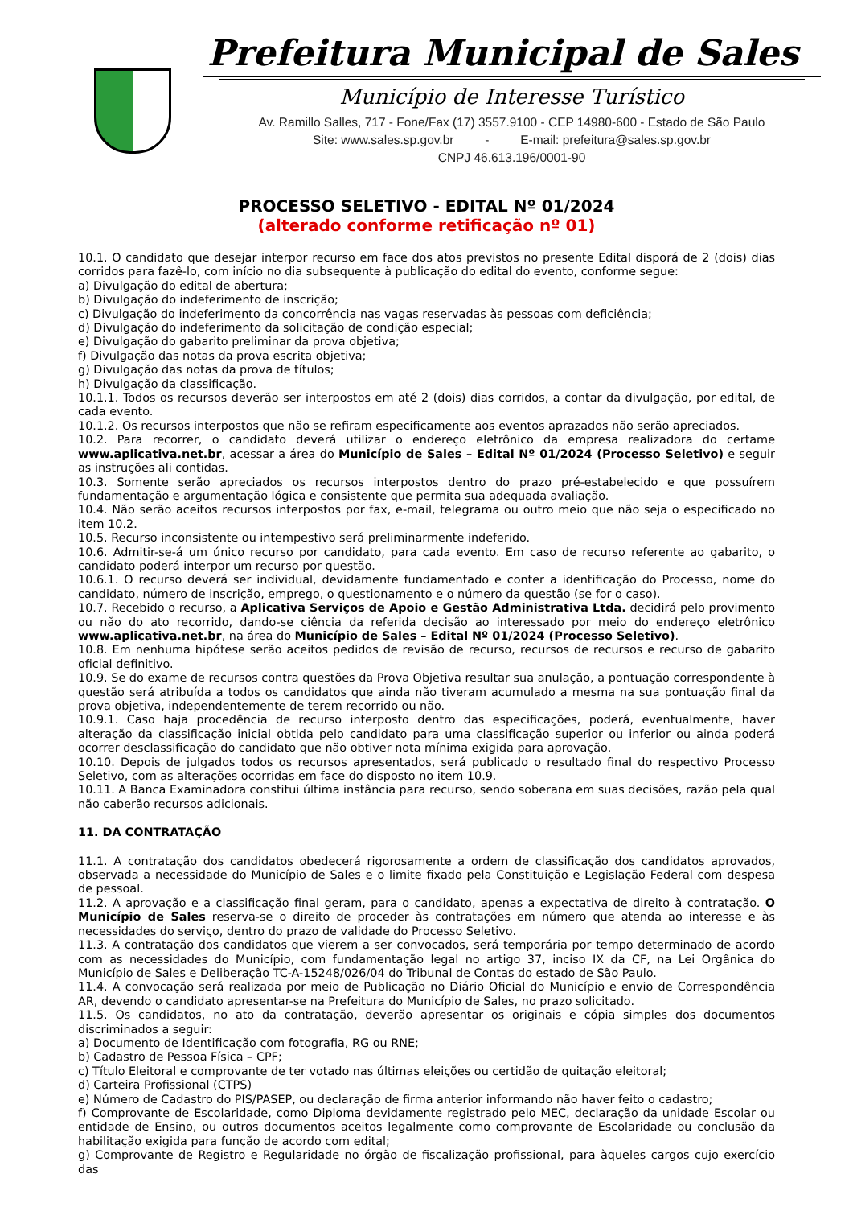Prefeitura Municipal de Sales
Município de Interesse Turístico
Av. Ramillo Salles, 717 - Fone/Fax (17) 3557.9100 - CEP 14980-600 - Estado de São Paulo
Site: www.sales.sp.gov.br - E-mail: prefeitura@sales.sp.gov.br
CNPJ 46.613.196/0001-90
PROCESSO SELETIVO - EDITAL Nº 01/2024
(alterado conforme retificação nº 01)
10.1. O candidato que desejar interpor recurso em face dos atos previstos no presente Edital disporá de 2 (dois) dias corridos para fazê-lo, com início no dia subsequente à publicação do edital do evento, conforme segue:
a) Divulgação do edital de abertura;
b) Divulgação do indeferimento de inscrição;
c) Divulgação do indeferimento da concorrência nas vagas reservadas às pessoas com deficiência;
d) Divulgação do indeferimento da solicitação de condição especial;
e) Divulgação do gabarito preliminar da prova objetiva;
f) Divulgação das notas da prova escrita objetiva;
g) Divulgação das notas da prova de títulos;
h) Divulgação da classificação.
10.1.1. Todos os recursos deverão ser interpostos em até 2 (dois) dias corridos, a contar da divulgação, por edital, de cada evento.
10.1.2. Os recursos interpostos que não se refiram especificamente aos eventos aprazados não serão apreciados.
10.2. Para recorrer, o candidato deverá utilizar o endereço eletrônico da empresa realizadora do certame www.aplicativa.net.br, acessar a área do Município de Sales – Edital Nº 01/2024 (Processo Seletivo) e seguir as instruções ali contidas.
10.3. Somente serão apreciados os recursos interpostos dentro do prazo pré-estabelecido e que possuírem fundamentação e argumentação lógica e consistente que permita sua adequada avaliação.
10.4. Não serão aceitos recursos interpostos por fax, e-mail, telegrama ou outro meio que não seja o especificado no item 10.2.
10.5. Recurso inconsistente ou intempestivo será preliminarmente indeferido.
10.6. Admitir-se-á um único recurso por candidato, para cada evento. Em caso de recurso referente ao gabarito, o candidato poderá interpor um recurso por questão.
10.6.1. O recurso deverá ser individual, devidamente fundamentado e conter a identificação do Processo, nome do candidato, número de inscrição, emprego, o questionamento e o número da questão (se for o caso).
10.7. Recebido o recurso, a Aplicativa Serviços de Apoio e Gestão Administrativa Ltda. decidirá pelo provimento ou não do ato recorrido, dando-se ciência da referida decisão ao interessado por meio do endereço eletrônico www.aplicativa.net.br, na área do Município de Sales – Edital Nº 01/2024 (Processo Seletivo).
10.8. Em nenhuma hipótese serão aceitos pedidos de revisão de recurso, recursos de recursos e recurso de gabarito oficial definitivo.
10.9. Se do exame de recursos contra questões da Prova Objetiva resultar sua anulação, a pontuação correspondente à questão será atribuída a todos os candidatos que ainda não tiveram acumulado a mesma na sua pontuação final da prova objetiva, independentemente de terem recorrido ou não.
10.9.1. Caso haja procedência de recurso interposto dentro das especificações, poderá, eventualmente, haver alteração da classificação inicial obtida pelo candidato para uma classificação superior ou inferior ou ainda poderá ocorrer desclassificação do candidato que não obtiver nota mínima exigida para aprovação.
10.10. Depois de julgados todos os recursos apresentados, será publicado o resultado final do respectivo Processo Seletivo, com as alterações ocorridas em face do disposto no item 10.9.
10.11. A Banca Examinadora constitui última instância para recurso, sendo soberana em suas decisões, razão pela qual não caberão recursos adicionais.
11. DA CONTRATAÇÃO
11.1. A contratação dos candidatos obedecerá rigorosamente a ordem de classificação dos candidatos aprovados, observada a necessidade do Município de Sales e o limite fixado pela Constituição e Legislação Federal com despesa de pessoal.
11.2. A aprovação e a classificação final geram, para o candidato, apenas a expectativa de direito à contratação. O Município de Sales reserva-se o direito de proceder às contratações em número que atenda ao interesse e às necessidades do serviço, dentro do prazo de validade do Processo Seletivo.
11.3. A contratação dos candidatos que vierem a ser convocados, será temporária por tempo determinado de acordo com as necessidades do Município, com fundamentação legal no artigo 37, inciso IX da CF, na Lei Orgânica do Município de Sales e Deliberação TC-A-15248/026/04 do Tribunal de Contas do estado de São Paulo.
11.4. A convocação será realizada por meio de Publicação no Diário Oficial do Município e envio de Correspondência AR, devendo o candidato apresentar-se na Prefeitura do Município de Sales, no prazo solicitado.
11.5. Os candidatos, no ato da contratação, deverão apresentar os originais e cópia simples dos documentos discriminados a seguir:
a) Documento de Identificação com fotografia, RG ou RNE;
b) Cadastro de Pessoa Física – CPF;
c) Título Eleitoral e comprovante de ter votado nas últimas eleições ou certidão de quitação eleitoral;
d) Carteira Profissional (CTPS)
e) Número de Cadastro do PIS/PASEP, ou declaração de firma anterior informando não haver feito o cadastro;
f) Comprovante de Escolaridade, como Diploma devidamente registrado pelo MEC, declaração da unidade Escolar ou entidade de Ensino, ou outros documentos aceitos legalmente como comprovante de Escolaridade ou conclusão da habilitação exigida para função de acordo com edital;
g) Comprovante de Registro e Regularidade no órgão de fiscalização profissional, para àqueles cargos cujo exercício das